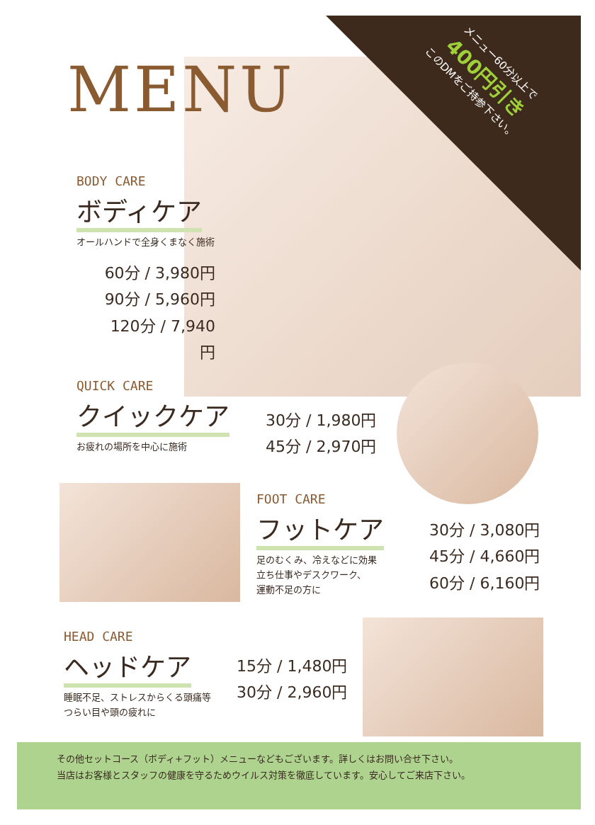メニュー60分以上で
400円引き
このDMをご持参下さい。
MENU
BODY CARE
ボディケア
オールハンドで全身くまなく施術
60分 / 3,980円
90分 / 5,960円
120分 / 7,940円
QUICK CARE
クイックケア
お疲れの場所を中心に施術
30分 / 1,980円
45分 / 2,970円
FOOT CARE
フットケア
足のむくみ、冷えなどに効果
立ち仕事やデスクワーク、
運動不足の方に
30分 / 3,080円
45分 / 4,660円
60分 / 6,160円
HEAD CARE
ヘッドケア
睡眠不足、ストレスからくる頭痛等
つらい目や頭の疲れに
15分 / 1,480円
30分 / 2,960円
その他セットコース（ボディ+フット）メニューなどもございます。詳しくはお問い合せ下さい。
当店はお客様とスタッフの健康を守るためウイルス対策を徹底しています。安心してご来店下さい。